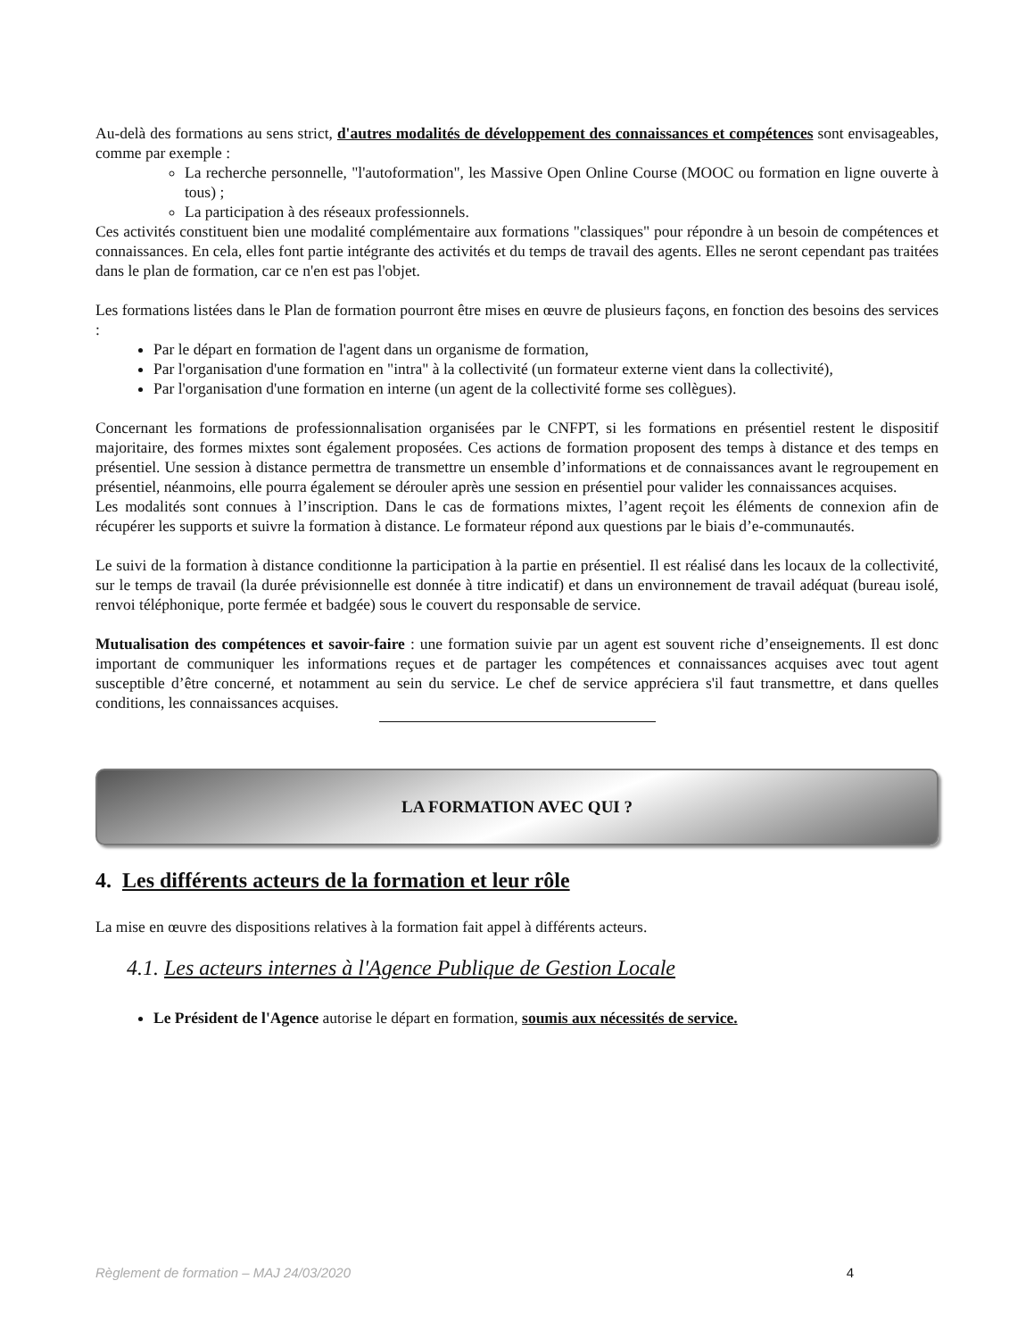Au-delà des formations au sens strict, d'autres modalités de développement des connaissances et compétences sont envisageables, comme par exemple :
La recherche personnelle, "l'autoformation", les Massive Open Online Course (MOOC ou formation en ligne ouverte à tous) ;
La participation à des réseaux professionnels.
Ces activités constituent bien une modalité complémentaire aux formations "classiques" pour répondre à un besoin de compétences et connaissances. En cela, elles font partie intégrante des activités et du temps de travail des agents. Elles ne seront cependant pas traitées dans le plan de formation, car ce n'en est pas l'objet.
Les formations listées dans le Plan de formation pourront être mises en œuvre de plusieurs façons, en fonction des besoins des services :
Par le départ en formation de l'agent dans un organisme de formation,
Par l'organisation d'une formation en "intra" à la collectivité (un formateur externe vient dans la collectivité),
Par l'organisation d'une formation en interne (un agent de la collectivité forme ses collègues).
Concernant les formations de professionnalisation organisées par le CNFPT, si les formations en présentiel restent le dispositif majoritaire, des formes mixtes sont également proposées. Ces actions de formation proposent des temps à distance et des temps en présentiel. Une session à distance permettra de transmettre un ensemble d’informations et de connaissances avant le regroupement en présentiel, néanmoins, elle pourra également se dérouler après une session en présentiel pour valider les connaissances acquises.
Les modalités sont connues à l’inscription. Dans le cas de formations mixtes, l’agent reçoit les éléments de connexion afin de récupérer les supports et suivre la formation à distance. Le formateur répond aux questions par le biais d’e-communautés.
Le suivi de la formation à distance conditionne la participation à la partie en présentiel. Il est réalisé dans les locaux de la collectivité, sur le temps de travail (la durée prévisionnelle est donnée à titre indicatif) et dans un environnement de travail adéquat (bureau isolé, renvoi téléphonique, porte fermée et badgée) sous le couvert du responsable de service.
Mutualisation des compétences et savoir-faire : une formation suivie par un agent est souvent riche d’enseignements. Il est donc important de communiquer les informations reçues et de partager les compétences et connaissances acquises avec tout agent susceptible d’être concerné, et notamment au sein du service. Le chef de service appréciera s'il faut transmettre, et dans quelles conditions, les connaissances acquises.
LA FORMATION AVEC QUI ?
4. Les différents acteurs de la formation et leur rôle
La mise en œuvre des dispositions relatives à la formation fait appel à différents acteurs.
4.1. Les acteurs internes à l'Agence Publique de Gestion Locale
Le Président de l'Agence autorise le départ en formation, soumis aux nécessités de service.
Règlement de formation – MAJ 24/03/2020 4